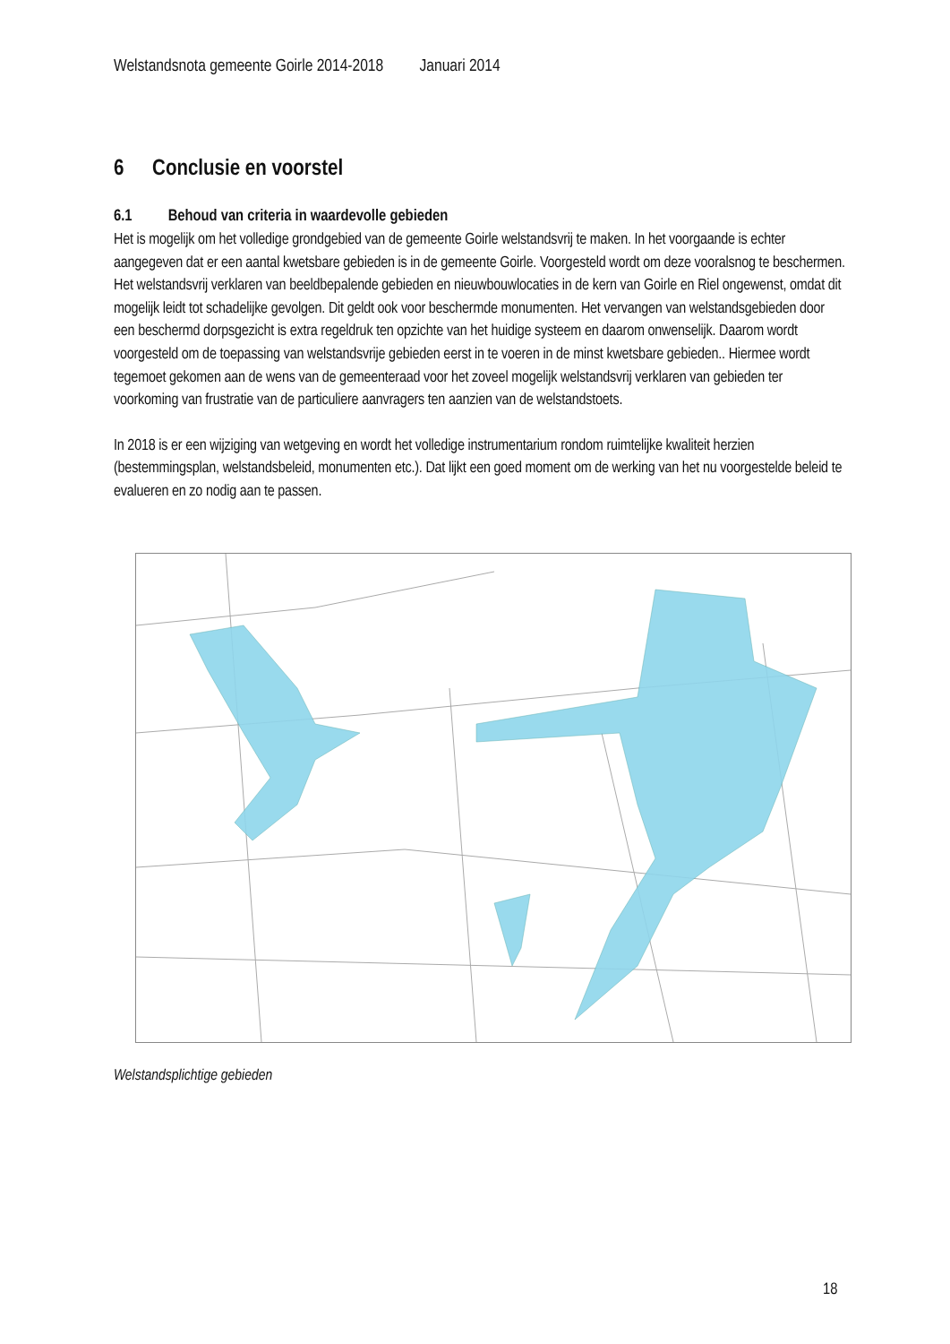Welstandsnota gemeente Goirle 2014-2018 Januari 2014
6 Conclusie en voorstel
6.1 Behoud van criteria in waardevolle gebieden
Het is mogelijk om het volledige grondgebied van de gemeente Goirle welstandsvrij te maken. In het voorgaande is echter aangegeven dat er een aantal kwetsbare gebieden is in de gemeente Goirle. Voorgesteld wordt om deze vooralsnog te beschermen. Het welstandsvrij verklaren van beeldbepalende gebieden en nieuwbouwlocaties in de kern van Goirle en Riel ongewenst, omdat dit mogelijk leidt tot schadelijke gevolgen. Dit geldt ook voor beschermde monumenten. Het vervangen van welstandsgebieden door een beschermd dorpsgezicht is extra regeldruk ten opzichte van het huidige systeem en daarom onwenselijk. Daarom wordt voorgesteld om de toepassing van welstandsvrije gebieden eerst in te voeren in de minst kwetsbare gebieden.. Hiermee wordt tegemoet gekomen aan de wens van de gemeenteraad voor het zoveel mogelijk welstandsvrij verklaren van gebieden ter voorkoming van frustratie van de particuliere aanvragers ten aanzien van de welstandstoets.
In 2018 is er een wijziging van wetgeving en wordt het volledige instrumentarium rondom ruimtelijke kwaliteit herzien (bestemmingsplan, welstandsbeleid, monumenten etc.). Dat lijkt een goed moment om de werking van het nu voorgestelde beleid te evalueren en zo nodig aan te passen.
Welstandsplichtige gebieden
18